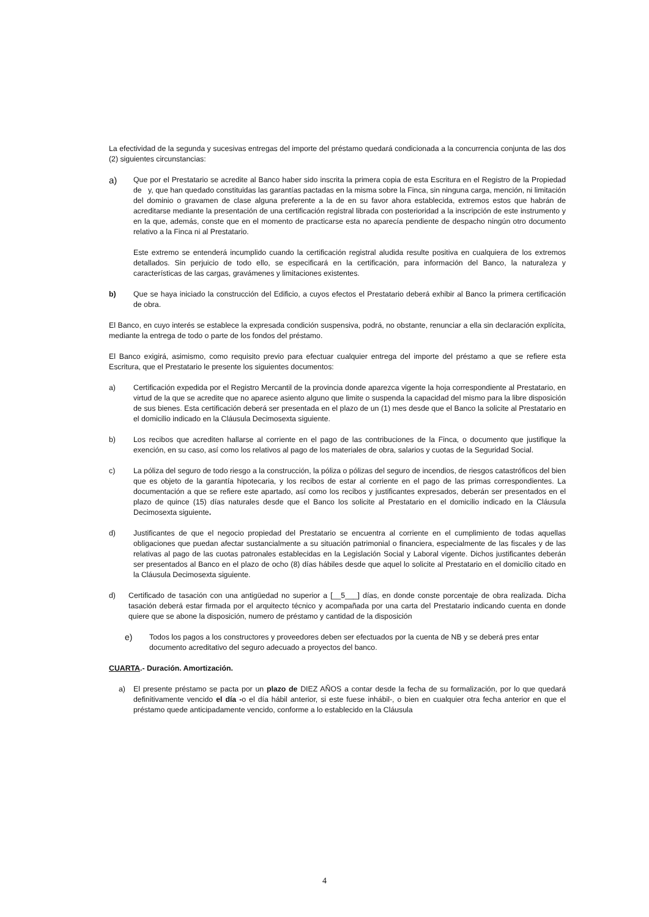La efectividad de la segunda y sucesivas entregas del importe del préstamo quedará condicionada a la concurrencia conjunta de las dos (2) siguientes circunstancias:
a)
Que por el Prestatario se acredite al Banco haber sido inscrita la primera copia de esta Escritura en el Registro de la Propiedad de y, que han quedado constituidas las garantías pactadas en la misma sobre la Finca, sin ninguna carga, mención, ni limitación del dominio o gravamen de clase alguna preferente a la de en su favor ahora establecida, extremos estos que habrán de acreditarse mediante la presentación de una certificación registral librada con posterioridad a la inscripción de este instrumento y en la que, además, conste que en el momento de practicarse esta no aparecía pendiente de despacho ningún otro documento relativo a la Finca ni al Prestatario.
Este extremo se entenderá incumplido cuando la certificación registral aludida resulte positiva en cualquiera de los extremos detallados. Sin perjuicio de todo ello, se especificará en la certificación, para información del Banco, la naturaleza y características de las cargas, gravámenes y limitaciones existentes.
b) Que se haya iniciado la construcción del Edificio, a cuyos efectos el Prestatario deberá exhibir al Banco la primera certificación de obra.
El Banco, en cuyo interés se establece la expresada condición suspensiva, podrá, no obstante, renunciar a ella sin declaración explícita, mediante la entrega de todo o parte de los fondos del préstamo.
El Banco exigirá, asimismo, como requisito previo para efectuar cualquier entrega del importe del préstamo a que se refiere esta Escritura, que el Prestatario le presente los siguientes documentos:
a) Certificación expedida por el Registro Mercantil de la provincia donde aparezca vigente la hoja correspondiente al Prestatario, en virtud de la que se acredite que no aparece asiento alguno que limite o suspenda la capacidad del mismo para la libre disposición de sus bienes. Esta certificación deberá ser presentada en el plazo de un (1) mes desde que el Banco la solicite al Prestatario en el domicilio indicado en la Cláusula Decimosexta siguiente.
b) Los recibos que acrediten hallarse al corriente en el pago de las contribuciones de la Finca, o documento que justifique la exención, en su caso, así como los relativos al pago de los materiales de obra, salarios y cuotas de la Seguridad Social.
c) La póliza del seguro de todo riesgo a la construcción, la póliza o pólizas del seguro de incendios, de riesgos catastróficos del bien que es objeto de la garantía hipotecaria, y los recibos de estar al corriente en el pago de las primas correspondientes. La documentación a que se refiere este apartado, así como los recibos y justificantes expresados, deberán ser presentados en el plazo de quince (15) días naturales desde que el Banco los solicite al Prestatario en el domicilio indicado en la Cláusula Decimosexta siguiente.
d) Justificantes de que el negocio propiedad del Prestatario se encuentra al corriente en el cumplimiento de todas aquellas obligaciones que puedan afectar sustancialmente a su situación patrimonial o financiera, especialmente de las fiscales y de las relativas al pago de las cuotas patronales establecidas en la Legislación Social y Laboral vigente. Dichos justificantes deberán ser presentados al Banco en el plazo de ocho (8) días hábiles desde que aquel lo solicite al Prestatario en el domicilio citado en la Cláusula Decimosexta siguiente.
d) Certificado de tasación con una antigüedad no superior a [__5___] días, en donde conste porcentaje de obra realizada. Dicha tasación deberá estar firmada por el arquitecto técnico y acompañada por una carta del Prestatario indicando cuenta en donde quiere que se abone la disposición, numero de préstamo y cantidad de la disposición
e) Todos los pagos a los constructores y proveedores deben ser efectuados por la cuenta de NB y se deberá pres entar documento acreditativo del seguro adecuado a proyectos del banco.
CUARTA.- Duración. Amortización.
a) El presente préstamo se pacta por un plazo de DIEZ AÑOS a contar desde la fecha de su formalización, por lo que quedará definitivamente vencido el día -o el día hábil anterior, si este fuese inhábil-, o bien en cualquier otra fecha anterior en que el préstamo quede anticipadamente vencido, conforme a lo establecido en la Cláusula
4